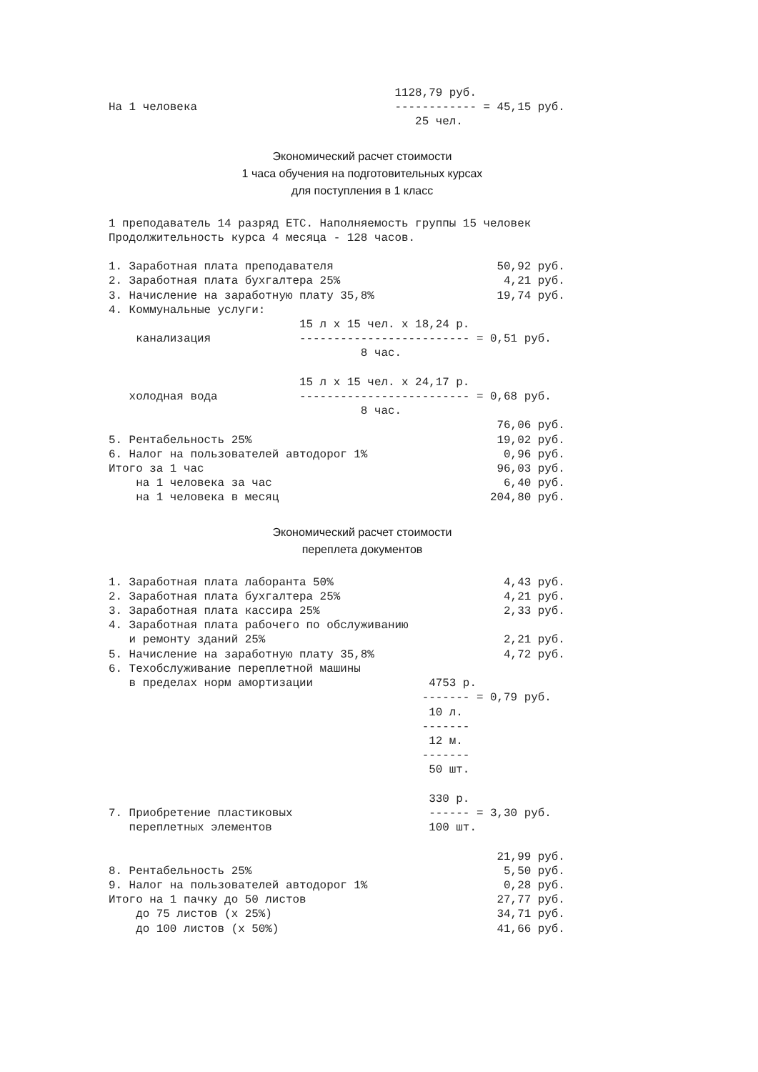1128,79 руб.
На 1 человека                             ------------ = 45,15 руб.
                                             25 чел.
Экономический расчет стоимости
1 часа обучения на подготовительных курсах
для поступления в 1 класс
1 преподаватель 14 разряд ЕТС. Наполняемость группы 15 человек
Продолжительность курса 4 месяца - 128 часов.

1. Заработная плата преподавателя                        50,92 руб.
2. Заработная плата бухгалтера 25%                        4,21 руб.
3. Начисление на заработную плату 35,8%                  19,74 руб.
4. Коммунальные услуги:
                            15 л х 15 чел. х 18,24 р.
    канализация             ------------------------- = 0,51 руб.
                                     8 час.

                            15 л х 15 чел. х 24,17 р.
   холодная вода            ------------------------- = 0,68 руб.
                                     8 час.
                                                         76,06 руб.
5. Рентабельность 25%                                    19,02 руб.
6. Налог на пользователей автодорог 1%                    0,96 руб.
Итого за 1 час                                           96,03 руб.
    на 1 человека за час                                  6,40 руб.
    на 1 человека в месяц                               204,80 руб.
Экономический расчет стоимости
переплета документов
1. Заработная плата лаборанта 50%                         4,43 руб.
2. Заработная плата бухгалтера 25%                        4,21 руб.
3. Заработная плата кассира 25%                           2,33 руб.
4. Заработная плата рабочего по обслуживанию
   и ремонту зданий 25%                                   2,21 руб.
5. Начисление на заработную плату 35,8%                   4,72 руб.
6. Техобслуживание переплетной машины
   в пределах норм амортизации                 4753 р.
                                              ------- = 0,79 руб.
                                               10 л.
                                              -------
                                               12 м.
                                              -------
                                               50 шт.

                                               330 р.
7. Приобретение пластиковых                    ------ = 3,30 руб.
   переплетных элементов                       100 шт.

                                                         21,99 руб.
8. Рентабельность 25%                                     5,50 руб.
9. Налог на пользователей автодорог 1%                    0,28 руб.
Итого на 1 пачку до 50 листов                            27,77 руб.
    до 75 листов (х 25%)                                 34,71 руб.
    до 100 листов (х 50%)                                41,66 руб.